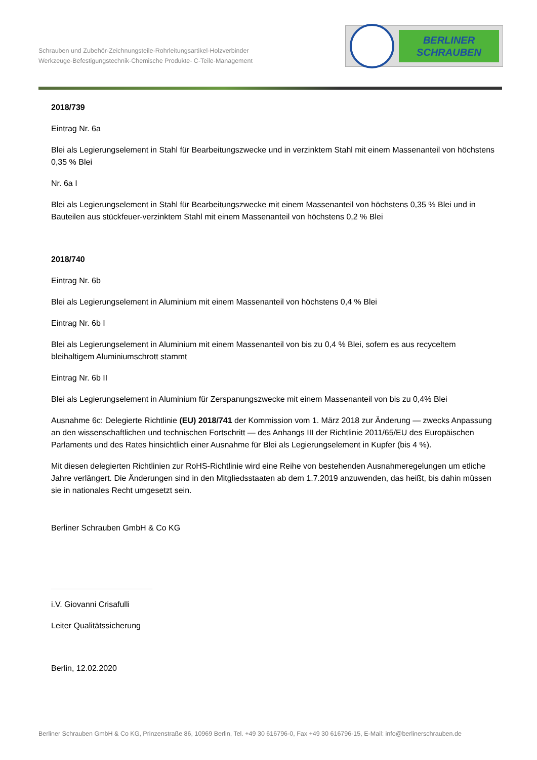Schrauben und Zubehör-Zeichnungsteile-Rohrleitungsartikel-Holzverbinder
Werkzeuge-Befestigungstechnik-Chemische Produkte- C-Teile-Management
BERLINER
SCHRAUBEN
2018/739
Eintrag Nr. 6a
Blei als Legierungselement in Stahl für Bearbeitungszwecke und in verzinktem Stahl mit einem Massenanteil von höchstens 0,35 % Blei
Nr. 6a I
Blei als Legierungselement in Stahl für Bearbeitungszwecke mit einem Massenanteil von höchstens 0,35 % Blei und in Bauteilen aus stückfeuer-verzinktem Stahl mit einem Massenanteil von höchstens 0,2 % Blei
2018/740
Eintrag Nr. 6b
Blei als Legierungselement in Aluminium mit einem Massenanteil von höchstens 0,4 % Blei
Eintrag Nr. 6b I
Blei als Legierungselement in Aluminium mit einem Massenanteil von bis zu 0,4 % Blei, sofern es aus recyceltem bleihaltigem Aluminiumschrott stammt
Eintrag Nr. 6b II
Blei als Legierungselement in Aluminium für Zerspanungszwecke mit einem Massenanteil von bis zu 0,4% Blei
Ausnahme 6c: Delegierte Richtlinie (EU) 2018/741 der Kommission vom 1. März 2018 zur Änderung — zwecks Anpassung an den wissenschaftlichen und technischen Fortschritt — des Anhangs III der Richtlinie 2011/65/EU des Europäischen Parlaments und des Rates hinsichtlich einer Ausnahme für Blei als Legierungselement in Kupfer (bis 4 %).
Mit diesen delegierten Richtlinien zur RoHS-Richtlinie wird eine Reihe von bestehenden Ausnahmeregelungen um etliche Jahre verlängert. Die Änderungen sind in den Mitgliedsstaaten ab dem 1.7.2019 anzuwenden, das heißt, bis dahin müssen sie in nationales Recht umgesetzt sein.
Berliner Schrauben GmbH & Co KG
i.V. Giovanni Crisafulli
Leiter Qualitätssicherung
Berlin, 12.02.2020
Berliner Schrauben GmbH & Co KG, Prinzenstraße 86, 10969 Berlin, Tel. +49 30 616796-0, Fax +49 30 616796-15, E-Mail: info@berlinerschrauben.de